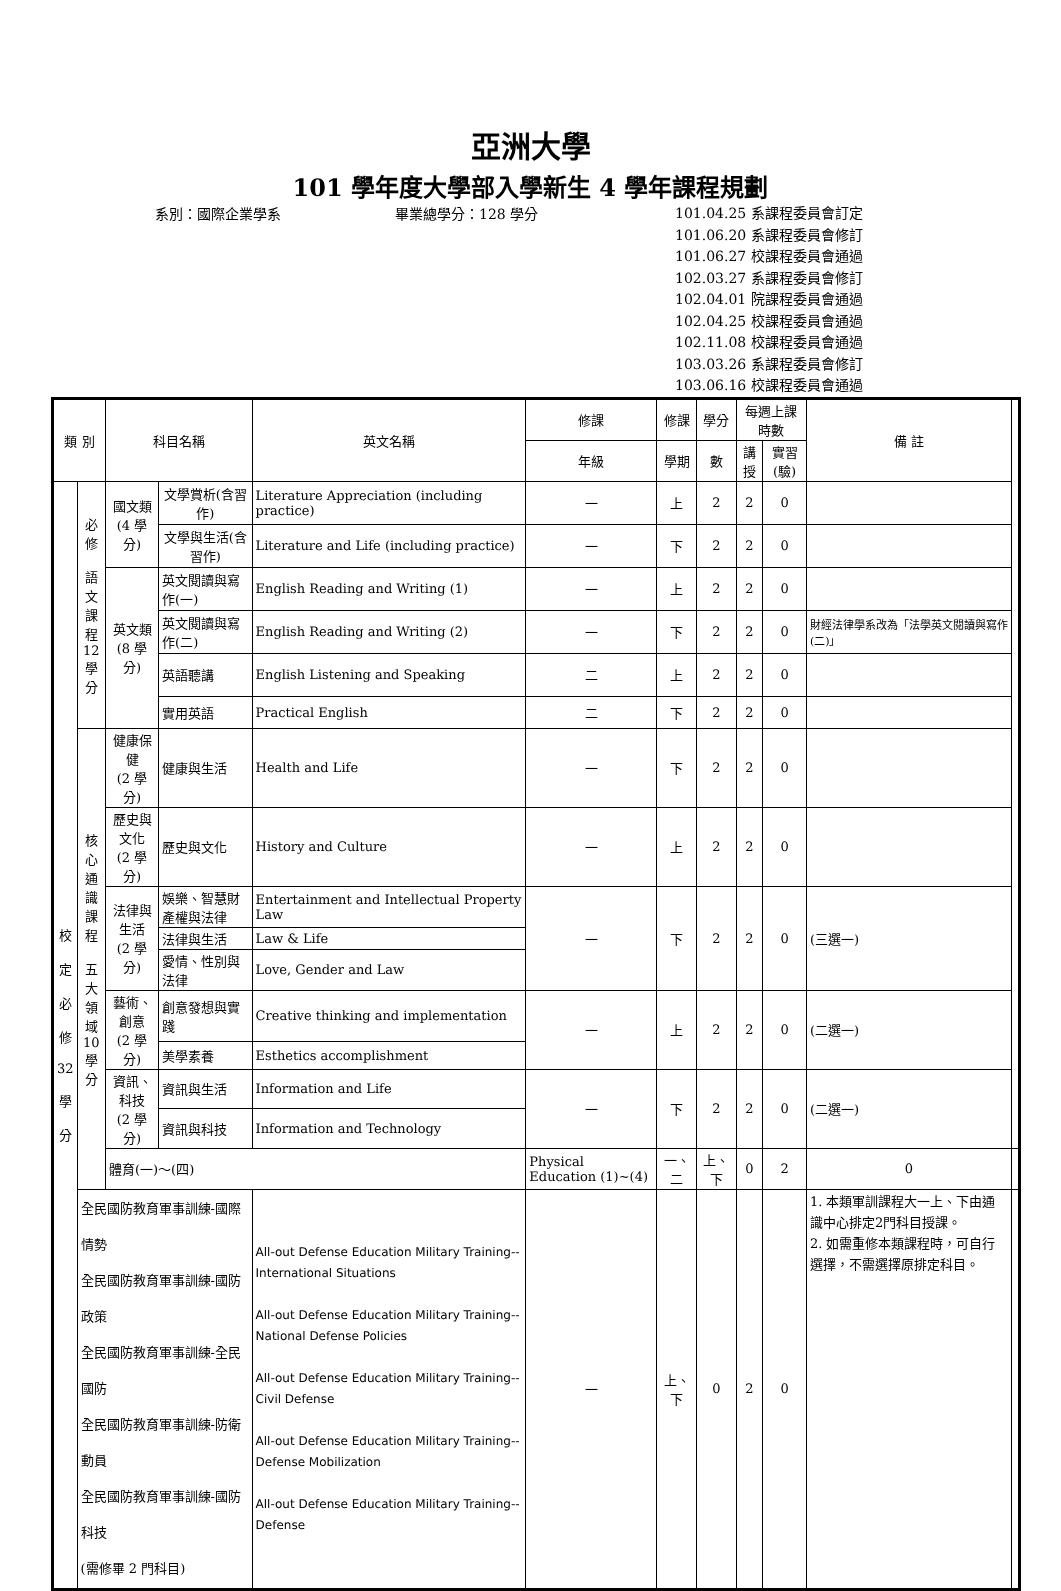亞洲大學
101 學年度大學部入學新生 4 學年課程規劃
系別：國際企業學系 畢業總學分：128 學分
101.04.25 系課程委員會訂定
101.06.20 系課程委員會修訂
101.06.27 校課程委員會通過
102.03.27 系課程委員會修訂
102.04.01 院課程委員會通過
102.04.25 校課程委員會通過
102.11.08 校課程委員會通過
103.03.26 系課程委員會修訂
103.06.16 校課程委員會通過
| 類 別 | | 科目名稱 | | 英文名稱 | 修課 | 修課 | 學分 | 每週上課時數 | | 備 註 | |
| --- | --- | --- | --- | --- | --- | --- | --- | --- | --- | --- | --- |
| | | | | | 年級 | 學期 | 數 | 講授 | 實習(驗) | | |
| 校 定 必 修 32 學 分 | 必修 語文 課程 12 學分 | 國文類 (4 學分) | 文學賞析(含習作) | Literature Appreciation (including practice) | 一 | 上 | 2 | 2 | 0 | | |
| | | | 文學與生活(含習作) | Literature and Life (including practice) | 一 | 下 | 2 | 2 | 0 | | |
| | | 英文類 (8 學分) | 英文閱讀與寫作(一) | English Reading and Writing (1) | 一 | 上 | 2 | 2 | 0 | | |
| | | | 英文閱讀與寫作(二) | English Reading and Writing (2) | 一 | 下 | 2 | 2 | 0 | 財經法律學系改為「法學英文閱讀與寫作(二)」 | |
| | | | 英語聽講 | English Listening and Speaking | 二 | 上 | 2 | 2 | 0 | | |
| | | | 實用英語 | Practical English | 二 | 下 | 2 | 2 | 0 | | |
| | 核心 通識 課程 五大 領域 10 學分 | 健康保健 (2 學分) | 健康與生活 | Health and Life | 一 | 下 | 2 | 2 | 0 | | |
| | | 歷史與文化 (2 學分) | 歷史與文化 | History and Culture | 一 | 上 | 2 | 2 | 0 | | |
| | | 法律與生活 (2 學分) | 娛樂、智慧財產權與法律 | Entertainment and Intellectual Property Law | 一 | 下 | 2 | 2 | 0 | (三選一) | |
| | | | 法律與生活 | Law & Life | | | | | | | |
| | | | 愛情、性別與法律 | Love, Gender and Law | | | | | | | |
| | | 藝術、創意 (2 學分) | 創意發想與實踐 | Creative thinking and implementation | 一 | 上 | 2 | 2 | 0 | (二選一) | |
| | | | 美學素養 | Esthetics accomplishment | | | | | | | |
| | | 資訊、科技 (2 學分) | 資訊與生活 | Information and Life | 一 | 下 | 2 | 2 | 0 | (二選一) | |
| | | | 資訊與科技 | Information and Technology | | | | | | | |
| | | 體育(一)～(四) | | | Physical Education (1)~(4) | 一、二 | 上、下 | 0 | 2 | 0 | |
| | 全民國防教育軍事訓練-國際情勢 全民國防教育軍事訓練-國防政策 全民國防教育軍事訓練-全民國防 全民國防教育軍事訓練-防衛動員 全民國防教育軍事訓練-國防科技 (需修畢 2 門科目) | | | All-out Defense Education Military Training--International Situations All-out Defense Education Military Training--National Defense Policies All-out Defense Education Military Training--Civil Defense All-out Defense Education Military Training--Defense Mobilization All-out Defense Education Military Training--Defense | 一 | 上、下 | 0 | 2 | 0 | 1. 本類軍訓課程大一上、下由通識中心排定2門科目授課。 2. 如需重修本類課程時，可自行選擇，不需選擇原排定科目。 | |